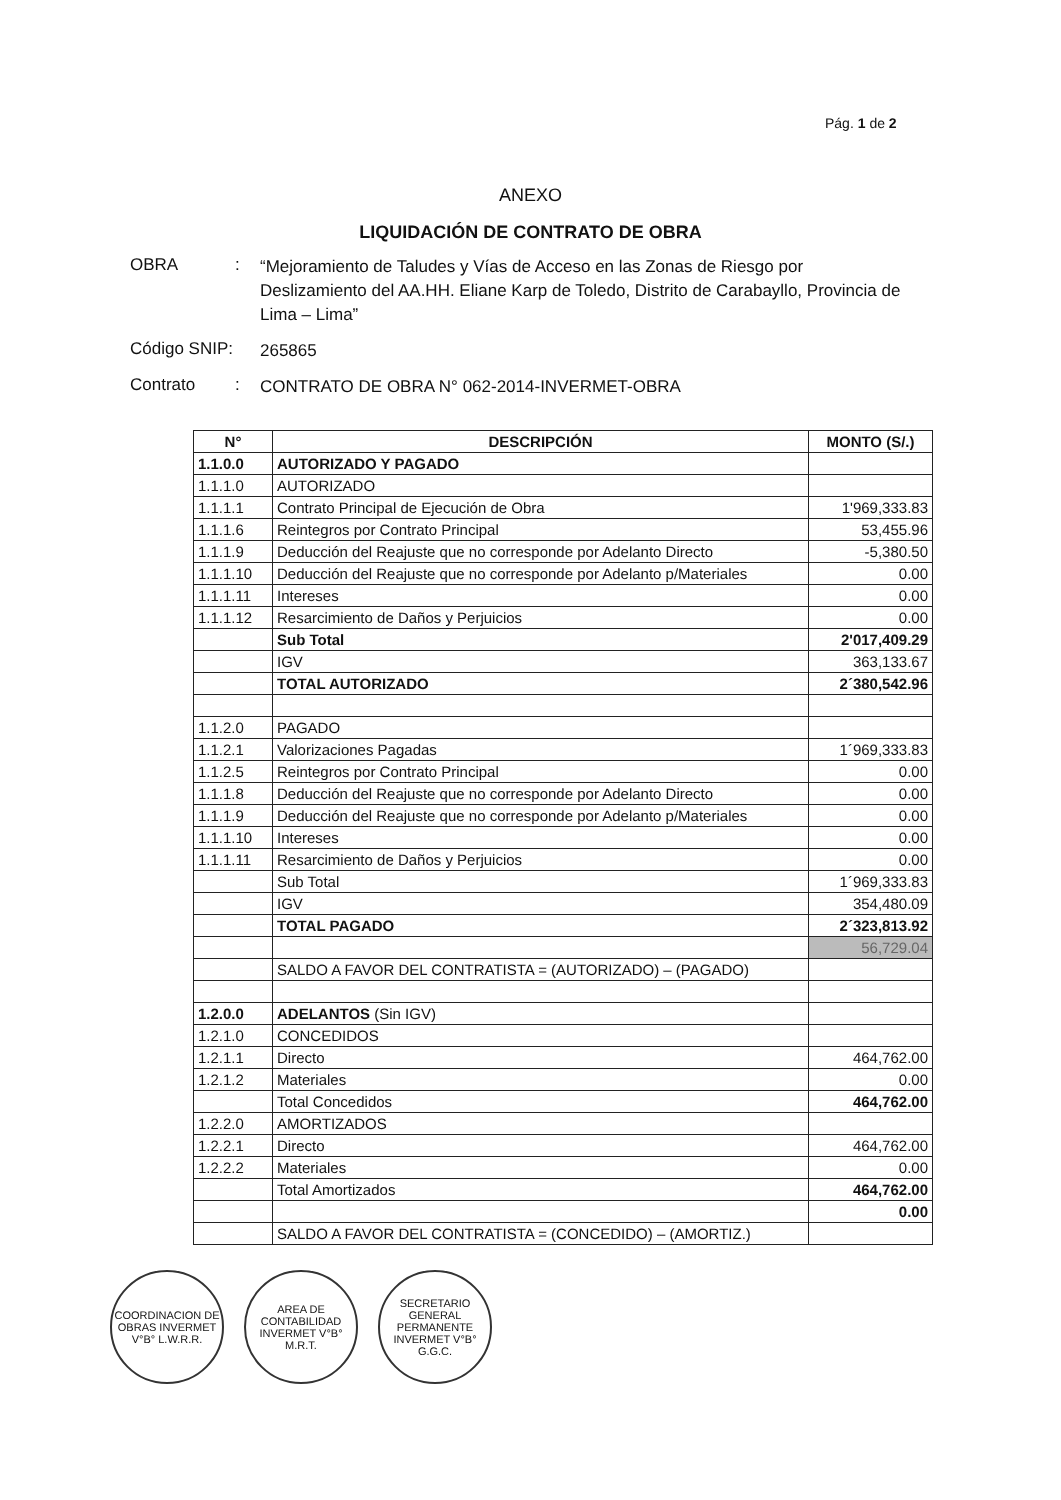Pág. 1 de 2
ANEXO
LIQUIDACIÓN DE CONTRATO DE OBRA
OBRA :
“Mejoramiento de Taludes y Vías de Acceso en las Zonas de Riesgo por Deslizamiento del AA.HH. Eliane Karp de Toledo, Distrito de Carabayllo, Provincia de Lima – Lima”
Código SNIP:
265865
Contrato :
CONTRATO DE OBRA N° 062-2014-INVERMET-OBRA
| N° | DESCRIPCIÓN | MONTO (S/.) |
| --- | --- | --- |
| 1.1.0.0 | AUTORIZADO Y PAGADO | |
| 1.1.1.0 | AUTORIZADO | |
| 1.1.1.1 | Contrato Principal de Ejecución de Obra | 1'969,333.83 |
| 1.1.1.6 | Reintegros por Contrato Principal | 53,455.96 |
| 1.1.1.9 | Deducción del Reajuste que no corresponde por Adelanto Directo | -5,380.50 |
| 1.1.1.10 | Deducción del Reajuste que no corresponde por Adelanto p/Materiales | 0.00 |
| 1.1.1.11 | Intereses | 0.00 |
| 1.1.1.12 | Resarcimiento de Daños y Perjuicios | 0.00 |
| | Sub Total | 2'017,409.29 |
| | IGV | 363,133.67 |
| | TOTAL AUTORIZADO | 2´380,542.96 |
| 1.1.2.0 | PAGADO | |
| 1.1.2.1 | Valorizaciones Pagadas | 1´969,333.83 |
| 1.1.2.5 | Reintegros por Contrato Principal | 0.00 |
| 1.1.1.8 | Deducción del Reajuste que no corresponde por Adelanto Directo | 0.00 |
| 1.1.1.9 | Deducción del Reajuste que no corresponde por Adelanto p/Materiales | 0.00 |
| 1.1.1.10 | Intereses | 0.00 |
| 1.1.1.11 | Resarcimiento de Daños y Perjuicios | 0.00 |
| | Sub Total | 1´969,333.83 |
| | IGV | 354,480.09 |
| | TOTAL PAGADO | 2´323,813.92 |
| | | 56,729.04 |
| | SALDO A FAVOR DEL CONTRATISTA = (AUTORIZADO) – (PAGADO) | |
| 1.2.0.0 | ADELANTOS (Sin IGV) | |
| 1.2.1.0 | CONCEDIDOS | |
| 1.2.1.1 | Directo | 464,762.00 |
| 1.2.1.2 | Materiales | 0.00 |
| | Total Concedidos | 464,762.00 |
| 1.2.2.0 | AMORTIZADOS | |
| 1.2.2.1 | Directo | 464,762.00 |
| 1.2.2.2 | Materiales | 0.00 |
| | Total Amortizados | 464,762.00 |
| | | 0.00 |
| | SALDO A FAVOR DEL CONTRATISTA = (CONCEDIDO) – (AMORTIZ.) | |
COORDINACION DE OBRAS INVERMET V°B° L.W.R.R.
AREA DE CONTABILIDAD INVERMET V°B° M.R.T.
SECRETARIO GENERAL PERMANENTE INVERMET V°B° G.G.C.